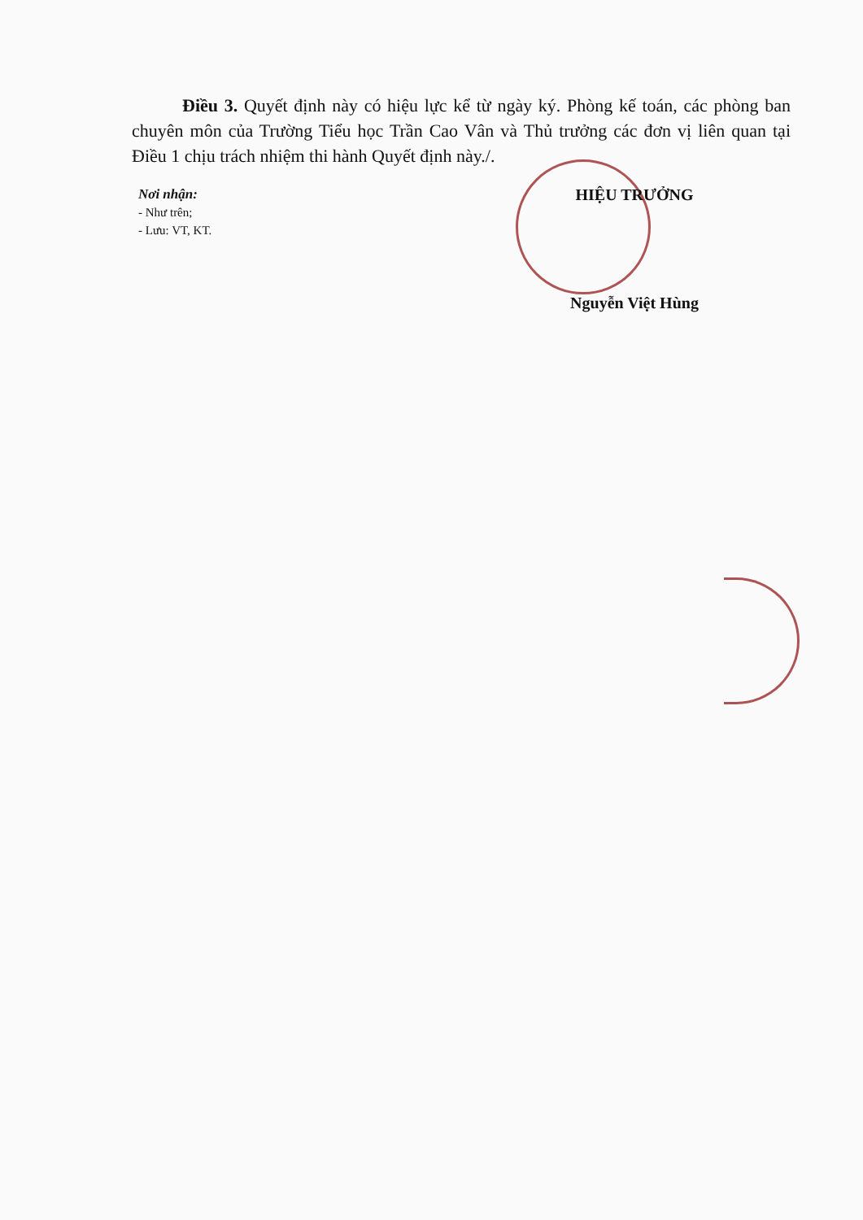Điều 3. Quyết định này có hiệu lực kể từ ngày ký. Phòng kế toán, các phòng ban chuyên môn của Trường Tiểu học Trần Cao Vân và Thủ trưởng các đơn vị liên quan tại Điều 1 chịu trách nhiệm thi hành Quyết định này./.
Nơi nhận:
- Như trên;
- Lưu: VT, KT.
HIỆU TRƯỞNG
Nguyễn Việt Hùng